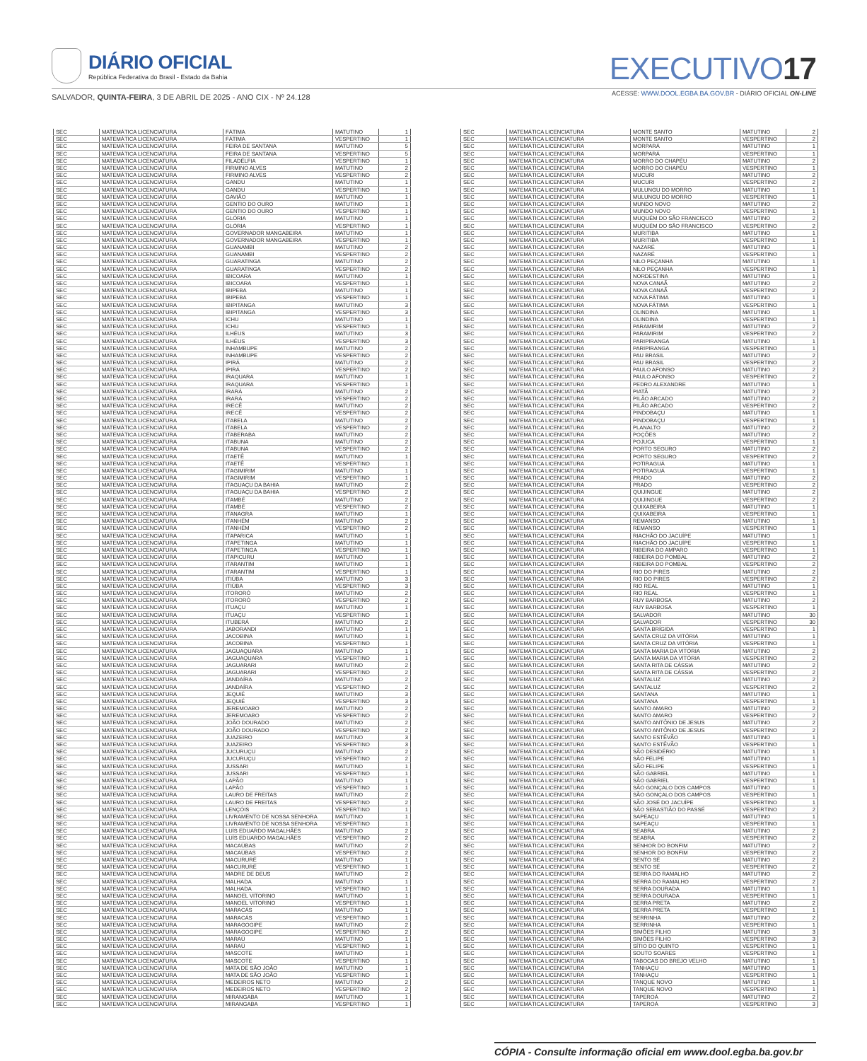DIÁRIO OFICIAL
República Federativa do Brasil - Estado da Bahia
EXECUTIVO17
SALVADOR, QUINTA-FEIRA, 3 DE ABRIL DE 2025 - ANO CIX - Nº 24.128
ACESSE: WWW.DOOL.EGBA.BA.GOV.BR - DIÁRIO OFICIAL ON-LINE
| SEC | MATEMÁTICA LICENCIATURA | FÁTIMA | MATUTINO | 1 |
| SEC | MATEMÁTICA LICENCIATURA | FÁTIMA | VESPERTINO | 1 |
| SEC | MATEMÁTICA LICENCIATURA | FEIRA DE SANTANA | MATUTINO | 5 |
| SEC | MATEMÁTICA LICENCIATURA | FEIRA DE SANTANA | VESPERTINO | 5 |
| SEC | MATEMÁTICA LICENCIATURA | FILADÉLFIA | VESPERTINO | 1 |
| SEC | MATEMÁTICA LICENCIATURA | FIRMINO ALVES | MATUTINO | 2 |
| SEC | MATEMÁTICA LICENCIATURA | FIRMINO ALVES | VESPERTINO | 2 |
| SEC | MATEMÁTICA LICENCIATURA | GANDU | MATUTINO | 1 |
| SEC | MATEMÁTICA LICENCIATURA | GANDU | VESPERTINO | 1 |
| SEC | MATEMÁTICA LICENCIATURA | GAVIÃO | MATUTINO | 1 |
| SEC | MATEMÁTICA LICENCIATURA | GENTIO DO OURO | MATUTINO | 1 |
| SEC | MATEMÁTICA LICENCIATURA | GENTIO DO OURO | VESPERTINO | 1 |
| SEC | MATEMÁTICA LICENCIATURA | GLÓRIA | MATUTINO | 1 |
| SEC | MATEMÁTICA LICENCIATURA | GLÓRIA | VESPERTINO | 1 |
| SEC | MATEMÁTICA LICENCIATURA | GOVERNADOR MANGABEIRA | MATUTINO | 1 |
| SEC | MATEMÁTICA LICENCIATURA | GOVERNADOR MANGABEIRA | VESPERTINO | 1 |
| SEC | MATEMÁTICA LICENCIATURA | GUANAMBI | MATUTINO | 2 |
| SEC | MATEMÁTICA LICENCIATURA | GUANAMBI | VESPERTINO | 2 |
| SEC | MATEMÁTICA LICENCIATURA | GUARATINGA | MATUTINO | 2 |
| SEC | MATEMÁTICA LICENCIATURA | GUARATINGA | VESPERTINO | 2 |
| SEC | MATEMÁTICA LICENCIATURA | IBICOARA | MATUTINO | 1 |
| SEC | MATEMÁTICA LICENCIATURA | IBICOARA | VESPERTINO | 1 |
| SEC | MATEMÁTICA LICENCIATURA | IBIPEBA | MATUTINO | 1 |
| SEC | MATEMÁTICA LICENCIATURA | IBIPEBA | VESPERTINO | 1 |
| SEC | MATEMÁTICA LICENCIATURA | IBIPITANGA | MATUTINO | 3 |
| SEC | MATEMÁTICA LICENCIATURA | IBIPITANGA | VESPERTINO | 3 |
| SEC | MATEMÁTICA LICENCIATURA | ICHU | MATUTINO | 1 |
| SEC | MATEMÁTICA LICENCIATURA | ICHU | VESPERTINO | 1 |
| SEC | MATEMÁTICA LICENCIATURA | ILHÉUS | MATUTINO | 3 |
| SEC | MATEMÁTICA LICENCIATURA | ILHÉUS | VESPERTINO | 3 |
| SEC | MATEMÁTICA LICENCIATURA | INHAMBUPE | MATUTINO | 2 |
| SEC | MATEMÁTICA LICENCIATURA | INHAMBUPE | VESPERTINO | 2 |
| SEC | MATEMÁTICA LICENCIATURA | IPIRÁ | MATUTINO | 2 |
| SEC | MATEMÁTICA LICENCIATURA | IPIRÁ | VESPERTINO | 2 |
| SEC | MATEMÁTICA LICENCIATURA | IRAQUARA | MATUTINO | 1 |
| SEC | MATEMÁTICA LICENCIATURA | IRAQUARA | VESPERTINO | 1 |
| SEC | MATEMÁTICA LICENCIATURA | IRARÁ | MATUTINO | 2 |
| SEC | MATEMÁTICA LICENCIATURA | IRARÁ | VESPERTINO | 2 |
| SEC | MATEMÁTICA LICENCIATURA | IRECÊ | MATUTINO | 2 |
| SEC | MATEMÁTICA LICENCIATURA | IRECÊ | VESPERTINO | 2 |
| SEC | MATEMÁTICA LICENCIATURA | ITABELA | MATUTINO | 2 |
| SEC | MATEMÁTICA LICENCIATURA | ITABELA | VESPERTINO | 2 |
| SEC | MATEMÁTICA LICENCIATURA | ITABERABA | MATUTINO | 2 |
| SEC | MATEMÁTICA LICENCIATURA | ITABUNA | MATUTINO | 2 |
| SEC | MATEMÁTICA LICENCIATURA | ITABUNA | VESPERTINO | 2 |
| SEC | MATEMÁTICA LICENCIATURA | ITAETÊ | MATUTINO | 1 |
| SEC | MATEMÁTICA LICENCIATURA | ITAETÊ | VESPERTINO | 1 |
| SEC | MATEMÁTICA LICENCIATURA | ITAGIMIRIM | MATUTINO | 1 |
| SEC | MATEMÁTICA LICENCIATURA | ITAGIMIRIM | VESPERTINO | 1 |
| SEC | MATEMÁTICA LICENCIATURA | ITAGUAÇU DA BAHIA | MATUTINO | 2 |
| SEC | MATEMÁTICA LICENCIATURA | ITAGUAÇU DA BAHIA | VESPERTINO | 2 |
| SEC | MATEMÁTICA LICENCIATURA | ITAMBÉ | MATUTINO | 2 |
| SEC | MATEMÁTICA LICENCIATURA | ITAMBÉ | VESPERTINO | 2 |
| SEC | MATEMÁTICA LICENCIATURA | ITANAGRA | MATUTINO | 1 |
| SEC | MATEMÁTICA LICENCIATURA | ITANHÉM | MATUTINO | 2 |
| SEC | MATEMÁTICA LICENCIATURA | ITANHÉM | VESPERTINO | 2 |
| SEC | MATEMÁTICA LICENCIATURA | ITAPARICA | MATUTINO | 1 |
| SEC | MATEMÁTICA LICENCIATURA | ITAPETINGA | MATUTINO | 1 |
| SEC | MATEMÁTICA LICENCIATURA | ITAPETINGA | VESPERTINO | 1 |
| SEC | MATEMÁTICA LICENCIATURA | ITAPICURU | MATUTINO | 1 |
| SEC | MATEMÁTICA LICENCIATURA | ITARANTIM | MATUTINO | 1 |
| SEC | MATEMÁTICA LICENCIATURA | ITARANTIM | VESPERTINO | 1 |
| SEC | MATEMÁTICA LICENCIATURA | ITIÚBA | MATUTINO | 3 |
| SEC | MATEMÁTICA LICENCIATURA | ITIÚBA | VESPERTINO | 3 |
| SEC | MATEMÁTICA LICENCIATURA | ITORORÓ | MATUTINO | 2 |
| SEC | MATEMÁTICA LICENCIATURA | ITORORÓ | VESPERTINO | 2 |
| SEC | MATEMÁTICA LICENCIATURA | ITUAÇU | MATUTINO | 1 |
| SEC | MATEMÁTICA LICENCIATURA | ITUAÇU | VESPERTINO | 1 |
| SEC | MATEMÁTICA LICENCIATURA | ITUBERÁ | MATUTINO | 2 |
| SEC | MATEMÁTICA LICENCIATURA | JABORANDI | MATUTINO | 1 |
| SEC | MATEMÁTICA LICENCIATURA | JACOBINA | MATUTINO | 1 |
| SEC | MATEMÁTICA LICENCIATURA | JACOBINA | VESPERTINO | 1 |
| SEC | MATEMÁTICA LICENCIATURA | JAGUAQUARA | MATUTINO | 1 |
| SEC | MATEMÁTICA LICENCIATURA | JAGUAQUARA | VESPERTINO | 1 |
| SEC | MATEMÁTICA LICENCIATURA | JAGUARARI | MATUTINO | 2 |
| SEC | MATEMÁTICA LICENCIATURA | JAGUARARI | VESPERTINO | 2 |
| SEC | MATEMÁTICA LICENCIATURA | JANDAÍRA | MATUTINO | 2 |
| SEC | MATEMÁTICA LICENCIATURA | JANDAÍRA | VESPERTINO | 2 |
| SEC | MATEMÁTICA LICENCIATURA | JEQUIÉ | MATUTINO | 3 |
| SEC | MATEMÁTICA LICENCIATURA | JEQUIÉ | VESPERTINO | 3 |
| SEC | MATEMÁTICA LICENCIATURA | JEREMOABO | MATUTINO | 2 |
| SEC | MATEMÁTICA LICENCIATURA | JEREMOABO | VESPERTINO | 2 |
| SEC | MATEMÁTICA LICENCIATURA | JOÃO DOURADO | MATUTINO | 2 |
| SEC | MATEMÁTICA LICENCIATURA | JOÃO DOURADO | VESPERTINO | 2 |
| SEC | MATEMÁTICA LICENCIATURA | JUAZEIRO | MATUTINO | 3 |
| SEC | MATEMÁTICA LICENCIATURA | JUAZEIRO | VESPERTINO | 3 |
| SEC | MATEMÁTICA LICENCIATURA | JUCURUÇU | MATUTINO | 2 |
| SEC | MATEMÁTICA LICENCIATURA | JUCURUÇU | VESPERTINO | 2 |
| SEC | MATEMÁTICA LICENCIATURA | JUSSARI | MATUTINO | 1 |
| SEC | MATEMÁTICA LICENCIATURA | JUSSARI | VESPERTINO | 1 |
| SEC | MATEMÁTICA LICENCIATURA | LAPÃO | MATUTINO | 1 |
| SEC | MATEMÁTICA LICENCIATURA | LAPÃO | VESPERTINO | 1 |
| SEC | MATEMÁTICA LICENCIATURA | LAURO DE FREITAS | MATUTINO | 2 |
| SEC | MATEMÁTICA LICENCIATURA | LAURO DE FREITAS | VESPERTINO | 2 |
| SEC | MATEMÁTICA LICENCIATURA | LENÇÓIS | VESPERTINO | 1 |
| SEC | MATEMÁTICA LICENCIATURA | LIVRAMENTO DE NOSSA SENHORA | MATUTINO | 1 |
| SEC | MATEMÁTICA LICENCIATURA | LIVRAMENTO DE NOSSA SENHORA | VESPERTINO | 1 |
| SEC | MATEMÁTICA LICENCIATURA | LUÍS EDUARDO MAGALHÃES | MATUTINO | 2 |
| SEC | MATEMÁTICA LICENCIATURA | LUÍS EDUARDO MAGALHÃES | VESPERTINO | 2 |
| SEC | MATEMÁTICA LICENCIATURA | MACAÚBAS | MATUTINO | 2 |
| SEC | MATEMÁTICA LICENCIATURA | MACAÚBAS | VESPERTINO | 2 |
| SEC | MATEMÁTICA LICENCIATURA | MACURURÉ | MATUTINO | 1 |
| SEC | MATEMÁTICA LICENCIATURA | MACURURÉ | VESPERTINO | 1 |
| SEC | MATEMÁTICA LICENCIATURA | MADRE DE DEUS | MATUTINO | 2 |
| SEC | MATEMÁTICA LICENCIATURA | MALHADA | MATUTINO | 1 |
| SEC | MATEMÁTICA LICENCIATURA | MALHADA | VESPERTINO | 1 |
| SEC | MATEMÁTICA LICENCIATURA | MANOEL VITORINO | MATUTINO | 1 |
| SEC | MATEMÁTICA LICENCIATURA | MANOEL VITORINO | VESPERTINO | 1 |
| SEC | MATEMÁTICA LICENCIATURA | MARACÁS | MATUTINO | 1 |
| SEC | MATEMÁTICA LICENCIATURA | MARACÁS | VESPERTINO | 1 |
| SEC | MATEMÁTICA LICENCIATURA | MARAGOGIPE | MATUTINO | 2 |
| SEC | MATEMÁTICA LICENCIATURA | MARAGOGIPE | VESPERTINO | 2 |
| SEC | MATEMÁTICA LICENCIATURA | MARAÚ | MATUTINO | 1 |
| SEC | MATEMÁTICA LICENCIATURA | MARAÚ | VESPERTINO | 1 |
| SEC | MATEMÁTICA LICENCIATURA | MASCOTE | MATUTINO | 1 |
| SEC | MATEMÁTICA LICENCIATURA | MASCOTE | VESPERTINO | 1 |
| SEC | MATEMÁTICA LICENCIATURA | MATA DE SÃO JOÃO | MATUTINO | 1 |
| SEC | MATEMÁTICA LICENCIATURA | MATA DE SÃO JOÃO | VESPERTINO | 1 |
| SEC | MATEMÁTICA LICENCIATURA | MEDEIROS NETO | MATUTINO | 2 |
| SEC | MATEMÁTICA LICENCIATURA | MEDEIROS NETO | VESPERTINO | 2 |
| SEC | MATEMÁTICA LICENCIATURA | MIRANGABA | MATUTINO | 1 |
| SEC | MATEMÁTICA LICENCIATURA | MIRANGABA | VESPERTINO | 1 |
| SEC | MATEMÁTICA LICENCIATURA | MONTE SANTO | MATUTINO | 2 |
| SEC | MATEMÁTICA LICENCIATURA | MONTE SANTO | VESPERTINO | 2 |
| SEC | MATEMÁTICA LICENCIATURA | MORPARÁ | MATUTINO | 1 |
| SEC | MATEMÁTICA LICENCIATURA | MORPARÁ | VESPERTINO | 1 |
| SEC | MATEMÁTICA LICENCIATURA | MORRO DO CHAPÉU | MATUTINO | 2 |
| SEC | MATEMÁTICA LICENCIATURA | MORRO DO CHAPÉU | VESPERTINO | 1 |
| SEC | MATEMÁTICA LICENCIATURA | MUCURI | MATUTINO | 2 |
| SEC | MATEMÁTICA LICENCIATURA | MUCURI | VESPERTINO | 2 |
| SEC | MATEMÁTICA LICENCIATURA | MULUNGU DO MORRO | MATUTINO | 1 |
| SEC | MATEMÁTICA LICENCIATURA | MULUNGU DO MORRO | VESPERTINO | 1 |
| SEC | MATEMÁTICA LICENCIATURA | MUNDO NOVO | MATUTINO | 2 |
| SEC | MATEMÁTICA LICENCIATURA | MUNDO NOVO | VESPERTINO | 1 |
| SEC | MATEMÁTICA LICENCIATURA | MUQUÉM DO SÃO FRANCISCO | MATUTINO | 2 |
| SEC | MATEMÁTICA LICENCIATURA | MUQUÉM DO SÃO FRANCISCO | VESPERTINO | 2 |
| SEC | MATEMÁTICA LICENCIATURA | MURITIBA | MATUTINO | 1 |
| SEC | MATEMÁTICA LICENCIATURA | MURITIBA | VESPERTINO | 1 |
| SEC | MATEMÁTICA LICENCIATURA | NAZARÉ | MATUTINO | 1 |
| SEC | MATEMÁTICA LICENCIATURA | NAZARÉ | VESPERTINO | 1 |
| SEC | MATEMÁTICA LICENCIATURA | NILO PEÇANHA | MATUTINO | 1 |
| SEC | MATEMÁTICA LICENCIATURA | NILO PEÇANHA | VESPERTINO | 1 |
| SEC | MATEMÁTICA LICENCIATURA | NORDESTINA | MATUTINO | 1 |
| SEC | MATEMÁTICA LICENCIATURA | NOVA CANAÃ | MATUTINO | 2 |
| SEC | MATEMÁTICA LICENCIATURA | NOVA CANAÃ | VESPERTINO | 2 |
| SEC | MATEMÁTICA LICENCIATURA | NOVA FÁTIMA | MATUTINO | 1 |
| SEC | MATEMÁTICA LICENCIATURA | NOVA FÁTIMA | VESPERTINO | 1 |
| SEC | MATEMÁTICA LICENCIATURA | OLINDINA | MATUTINO | 1 |
| SEC | MATEMÁTICA LICENCIATURA | OLINDINA | VESPERTINO | 1 |
| SEC | MATEMÁTICA LICENCIATURA | PARAMIRIM | MATUTINO | 2 |
| SEC | MATEMÁTICA LICENCIATURA | PARAMIRIM | VESPERTINO | 2 |
| SEC | MATEMÁTICA LICENCIATURA | PARIPIRANGA | MATUTINO | 1 |
| SEC | MATEMÁTICA LICENCIATURA | PARIPIRANGA | VESPERTINO | 1 |
| SEC | MATEMÁTICA LICENCIATURA | PAU BRASIL | MATUTINO | 2 |
| SEC | MATEMÁTICA LICENCIATURA | PAU BRASIL | VESPERTINO | 2 |
| SEC | MATEMÁTICA LICENCIATURA | PAULO AFONSO | MATUTINO | 2 |
| SEC | MATEMÁTICA LICENCIATURA | PAULO AFONSO | VESPERTINO | 2 |
| SEC | MATEMÁTICA LICENCIATURA | PEDRO ALEXANDRE | MATUTINO | 1 |
| SEC | MATEMÁTICA LICENCIATURA | PIATÃ | MATUTINO | 2 |
| SEC | MATEMÁTICA LICENCIATURA | PILÃO ARCADO | MATUTINO | 2 |
| SEC | MATEMÁTICA LICENCIATURA | PILÃO ARCADO | VESPERTINO | 2 |
| SEC | MATEMÁTICA LICENCIATURA | PINDOBAÇU | MATUTINO | 1 |
| SEC | MATEMÁTICA LICENCIATURA | PINDOBAÇU | VESPERTINO | 1 |
| SEC | MATEMÁTICA LICENCIATURA | PLANALTO | MATUTINO | 2 |
| SEC | MATEMÁTICA LICENCIATURA | POÇÕES | MATUTINO | 2 |
| SEC | MATEMÁTICA LICENCIATURA | POJUCA | VESPERTINO | 1 |
| SEC | MATEMÁTICA LICENCIATURA | PORTO SEGURO | MATUTINO | 2 |
| SEC | MATEMÁTICA LICENCIATURA | PORTO SEGURO | VESPERTINO | 2 |
| SEC | MATEMÁTICA LICENCIATURA | POTIRAGUÁ | MATUTINO | 1 |
| SEC | MATEMÁTICA LICENCIATURA | POTIRAGUÁ | VESPERTINO | 1 |
| SEC | MATEMÁTICA LICENCIATURA | PRADO | MATUTINO | 2 |
| SEC | MATEMÁTICA LICENCIATURA | PRADO | VESPERTINO | 2 |
| SEC | MATEMÁTICA LICENCIATURA | QUIJINGUE | MATUTINO | 2 |
| SEC | MATEMÁTICA LICENCIATURA | QUIJINGUE | VESPERTINO | 2 |
| SEC | MATEMÁTICA LICENCIATURA | QUIXABEIRA | MATUTINO | 1 |
| SEC | MATEMÁTICA LICENCIATURA | QUIXABEIRA | VESPERTINO | 1 |
| SEC | MATEMÁTICA LICENCIATURA | REMANSO | MATUTINO | 1 |
| SEC | MATEMÁTICA LICENCIATURA | REMANSO | VESPERTINO | 1 |
| SEC | MATEMÁTICA LICENCIATURA | RIACHÃO DO JACUÍPE | MATUTINO | 1 |
| SEC | MATEMÁTICA LICENCIATURA | RIACHÃO DO JACUÍPE | VESPERTINO | 1 |
| SEC | MATEMÁTICA LICENCIATURA | RIBEIRA DO AMPARO | VESPERTINO | 1 |
| SEC | MATEMÁTICA LICENCIATURA | RIBEIRA DO POMBAL | MATUTINO | 2 |
| SEC | MATEMÁTICA LICENCIATURA | RIBEIRA DO POMBAL | VESPERTINO | 2 |
| SEC | MATEMÁTICA LICENCIATURA | RIO DO PIRES | MATUTINO | 2 |
| SEC | MATEMÁTICA LICENCIATURA | RIO DO PIRES | VESPERTINO | 2 |
| SEC | MATEMÁTICA LICENCIATURA | RIO REAL | MATUTINO | 1 |
| SEC | MATEMÁTICA LICENCIATURA | RIO REAL | VESPERTINO | 1 |
| SEC | MATEMÁTICA LICENCIATURA | RUY BARBOSA | MATUTINO | 2 |
| SEC | MATEMÁTICA LICENCIATURA | RUY BARBOSA | VESPERTINO | 1 |
| SEC | MATEMÁTICA LICENCIATURA | SALVADOR | MATUTINO | 30 |
| SEC | MATEMÁTICA LICENCIATURA | SALVADOR | VESPERTINO | 30 |
| SEC | MATEMÁTICA LICENCIATURA | SANTA BRÍGIDA | VESPERTINO | 1 |
| SEC | MATEMÁTICA LICENCIATURA | SANTA CRUZ DA VITÓRIA | MATUTINO | 1 |
| SEC | MATEMÁTICA LICENCIATURA | SANTA CRUZ DA VITÓRIA | VESPERTINO | 1 |
| SEC | MATEMÁTICA LICENCIATURA | SANTA MARIA DA VITÓRIA | MATUTINO | 2 |
| SEC | MATEMÁTICA LICENCIATURA | SANTA MARIA DA VITÓRIA | VESPERTINO | 2 |
| SEC | MATEMÁTICA LICENCIATURA | SANTA RITA DE CÁSSIA | MATUTINO | 2 |
| SEC | MATEMÁTICA LICENCIATURA | SANTA RITA DE CÁSSIA | VESPERTINO | 2 |
| SEC | MATEMÁTICA LICENCIATURA | SANTALUZ | MATUTINO | 2 |
| SEC | MATEMÁTICA LICENCIATURA | SANTALUZ | VESPERTINO | 2 |
| SEC | MATEMÁTICA LICENCIATURA | SANTANA | MATUTINO | 1 |
| SEC | MATEMÁTICA LICENCIATURA | SANTANA | VESPERTINO | 1 |
| SEC | MATEMÁTICA LICENCIATURA | SANTO AMARO | MATUTINO | 2 |
| SEC | MATEMÁTICA LICENCIATURA | SANTO AMARO | VESPERTINO | 2 |
| SEC | MATEMÁTICA LICENCIATURA | SANTO ANTÔNIO DE JESUS | MATUTINO | 2 |
| SEC | MATEMÁTICA LICENCIATURA | SANTO ANTÔNIO DE JESUS | VESPERTINO | 2 |
| SEC | MATEMÁTICA LICENCIATURA | SANTO ESTÊVÃO | MATUTINO | 1 |
| SEC | MATEMÁTICA LICENCIATURA | SANTO ESTÊVÃO | VESPERTINO | 1 |
| SEC | MATEMÁTICA LICENCIATURA | SÃO DESIDÉRIO | MATUTINO | 1 |
| SEC | MATEMÁTICA LICENCIATURA | SÃO FELIPE | MATUTINO | 1 |
| SEC | MATEMÁTICA LICENCIATURA | SÃO FELIPE | VESPERTINO | 1 |
| SEC | MATEMÁTICA LICENCIATURA | SÃO GABRIEL | MATUTINO | 1 |
| SEC | MATEMÁTICA LICENCIATURA | SÃO GABRIEL | VESPERTINO | 1 |
| SEC | MATEMÁTICA LICENCIATURA | SÃO GONÇALO DOS CAMPOS | MATUTINO | 1 |
| SEC | MATEMÁTICA LICENCIATURA | SÃO GONÇALO DOS CAMPOS | VESPERTINO | 1 |
| SEC | MATEMÁTICA LICENCIATURA | SÃO JOSÉ DO JACUÍPE | VESPERTINO | 1 |
| SEC | MATEMÁTICA LICENCIATURA | SÃO SEBASTIÃO DO PASSÉ | VESPERTINO | 2 |
| SEC | MATEMÁTICA LICENCIATURA | SAPEAÇU | MATUTINO | 1 |
| SEC | MATEMÁTICA LICENCIATURA | SAPEAÇU | VESPERTINO | 1 |
| SEC | MATEMÁTICA LICENCIATURA | SEABRA | MATUTINO | 2 |
| SEC | MATEMÁTICA LICENCIATURA | SEABRA | VESPERTINO | 2 |
| SEC | MATEMÁTICA LICENCIATURA | SENHOR DO BONFIM | MATUTINO | 2 |
| SEC | MATEMÁTICA LICENCIATURA | SENHOR DO BONFIM | VESPERTINO | 2 |
| SEC | MATEMÁTICA LICENCIATURA | SENTO SÉ | MATUTINO | 2 |
| SEC | MATEMÁTICA LICENCIATURA | SENTO SÉ | VESPERTINO | 2 |
| SEC | MATEMÁTICA LICENCIATURA | SERRA DO RAMALHO | MATUTINO | 2 |
| SEC | MATEMÁTICA LICENCIATURA | SERRA DO RAMALHO | VESPERTINO | 2 |
| SEC | MATEMÁTICA LICENCIATURA | SERRA DOURADA | MATUTINO | 1 |
| SEC | MATEMÁTICA LICENCIATURA | SERRA DOURADA | VESPERTINO | 1 |
| SEC | MATEMÁTICA LICENCIATURA | SERRA PRETA | MATUTINO | 2 |
| SEC | MATEMÁTICA LICENCIATURA | SERRA PRETA | VESPERTINO | 1 |
| SEC | MATEMÁTICA LICENCIATURA | SERRINHA | MATUTINO | 2 |
| SEC | MATEMÁTICA LICENCIATURA | SERRINHA | VESPERTINO | 1 |
| SEC | MATEMÁTICA LICENCIATURA | SIMÕES FILHO | MATUTINO | 3 |
| SEC | MATEMÁTICA LICENCIATURA | SIMÕES FILHO | VESPERTINO | 3 |
| SEC | MATEMÁTICA LICENCIATURA | SÍTIO DO QUINTO | VESPERTINO | 1 |
| SEC | MATEMÁTICA LICENCIATURA | SOUTO SOARES | VESPERTINO | 1 |
| SEC | MATEMÁTICA LICENCIATURA | TABOCAS DO BREJO VELHO | MATUTINO | 1 |
| SEC | MATEMÁTICA LICENCIATURA | TANHAÇU | MATUTINO | 1 |
| SEC | MATEMÁTICA LICENCIATURA | TANHAÇU | VESPERTINO | 1 |
| SEC | MATEMÁTICA LICENCIATURA | TANQUE NOVO | MATUTINO | 1 |
| SEC | MATEMÁTICA LICENCIATURA | TANQUE NOVO | VESPERTINO | 1 |
| SEC | MATEMÁTICA LICENCIATURA | TAPEROÁ | MATUTINO | 2 |
| SEC | MATEMÁTICA LICENCIATURA | TAPEROÁ | VESPERTINO | 3 |
CÓPIA - Consulte informação oficial em www.dool.egba.ba.gov.br